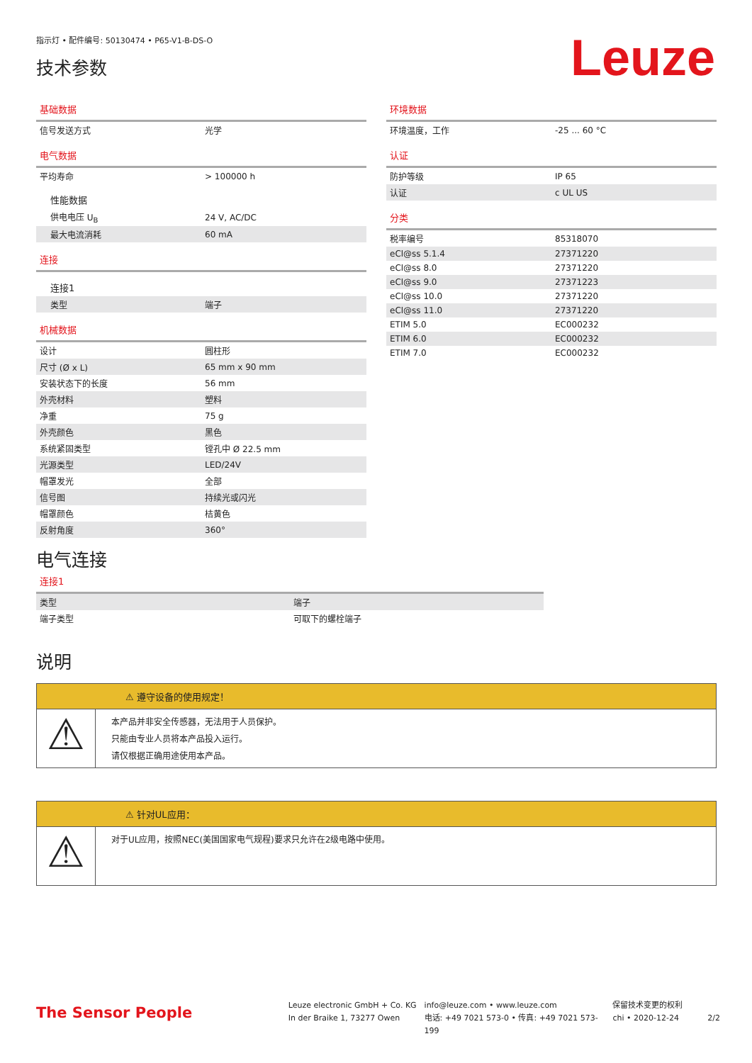指示灯 • 配件编号: 50130474 • P65-V1-B-DS-O
技术参数
Leuze
基础数据
| 信号发送方式 | 光学 |
电气数据
| 平均寿命 | > 100000 h |
| 性能数据 | |
| 供电电压 U<sub>B</sub> | 24 V, AC/DC |
| 最大电流消耗 | 60 mA |
连接
| 连接1 | |
| 类型 | 端子 |
机械数据
| 设计 | 圆柱形 |
| 尺寸 (Ø x L) | 65 mm x 90 mm |
| 安装状态下的长度 | 56 mm |
| 外壳材料 | 塑料 |
| 净重 | 75 g |
| 外壳颜色 | 黑色 |
| 系统紧固类型 | 镗孔中 Ø 22.5 mm |
| 光源类型 | LED/24V |
| 帽罩发光 | 全部 |
| 信号图 | 持续光或闪光 |
| 帽罩颜色 | 桔黄色 |
| 反射角度 | 360° |
环境数据
| 环境温度，工作 | -25 ... 60 °C |
认证
| 防护等级 | IP 65 |
| 认证 | c UL US |
分类
| 税率编号 | 85318070 |
| eCl@ss 5.1.4 | 27371220 |
| eCl@ss 8.0 | 27371220 |
| eCl@ss 9.0 | 27371223 |
| eCl@ss 10.0 | 27371220 |
| eCl@ss 11.0 | 27371220 |
| ETIM 5.0 | EC000232 |
| ETIM 6.0 | EC000232 |
| ETIM 7.0 | EC000232 |
电气连接
连接1
| 类型 | 端子 |
| 端子类型 | 可取下的螺栓端子 |
说明
⚠ 遵守设备的使用规定！
⚠
本产品并非安全传感器，无法用于人员保护。
只能由专业人员将本产品投入运行。
请仅根据正确用途使用本产品。
⚠ 针对UL应用：
⚠
对于UL应用，按照NEC(美国国家电气规程)要求只允许在2级电路中使用。
The Sensor People
Leuze electronic GmbH + Co. KG
In der Braike 1, 73277 Owen
info@leuze.com • www.leuze.com
电话: +49 7021 573-0 • 传真: +49 7021 573-199
保留技术变更的权利
chi • 2020-12-24
2/2